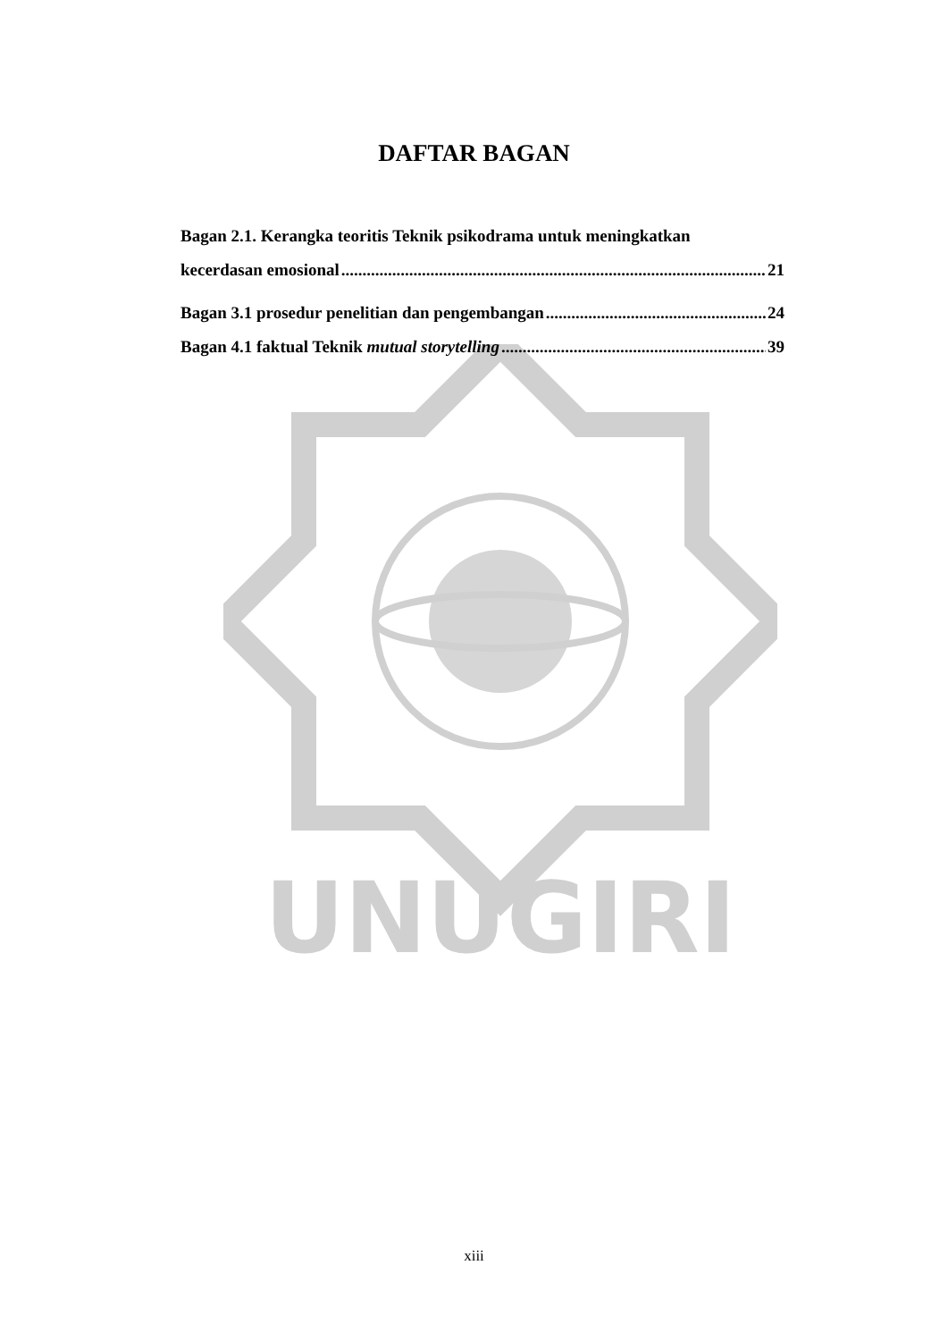UNUGIRI
DAFTAR BAGAN
Bagan 2.1. Kerangka teoritis Teknik psikodrama untuk meningkatkan
kecerdasan emosional 21
Bagan 3.1 prosedur penelitian dan pengembangan 24
Bagan 4.1 faktual Teknik mutual storytelling 39
xiii